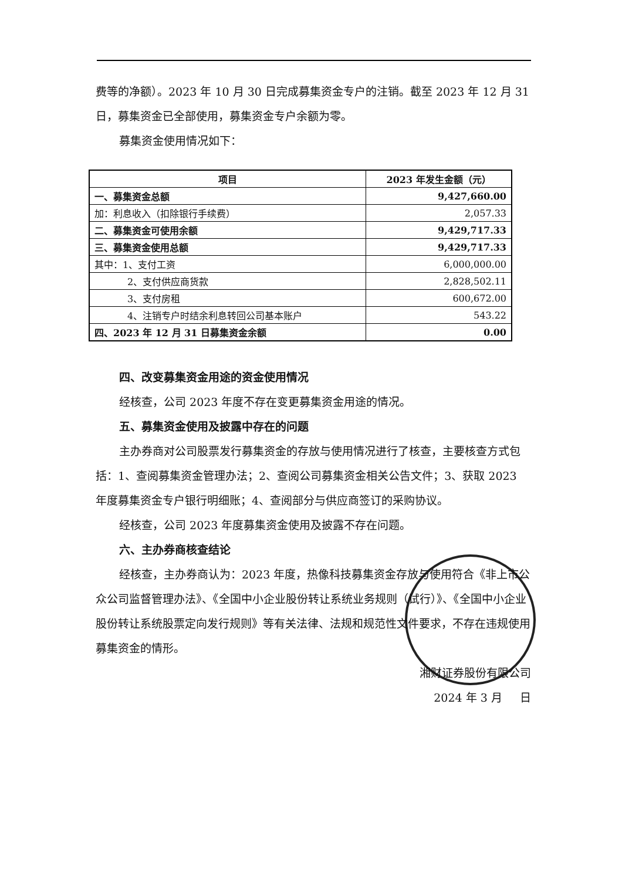费等的净额）。2023 年 10 月 30 日完成募集资金专户的注销。截至 2023 年 12 月 31 日，募集资金已全部使用，募集资金专户余额为零。
募集资金使用情况如下：
| 项目 | 2023 年发生金额（元） |
| --- | --- |
| 一、募集资金总额 | 9,427,660.00 |
| 加：利息收入（扣除银行手续费） | 2,057.33 |
| 二、募集资金可使用余额 | 9,429,717.33 |
| 三、募集资金使用总额 | 9,429,717.33 |
| 其中：1、支付工资 | 6,000,000.00 |
| 2、支付供应商货款 | 2,828,502.11 |
| 3、支付房租 | 600,672.00 |
| 4、注销专户时结余利息转回公司基本账户 | 543.22 |
| 四、2023 年 12 月 31 日募集资金余额 | 0.00 |
四、改变募集资金用途的资金使用情况
经核查，公司 2023 年度不存在变更募集资金用途的情况。
五、募集资金使用及披露中存在的问题
主办券商对公司股票发行募集资金的存放与使用情况进行了核查，主要核查方式包括：1、查阅募集资金管理办法；2、查阅公司募集资金相关公告文件；3、获取 2023 年度募集资金专户银行明细账；4、查阅部分与供应商签订的采购协议。
经核查，公司 2023 年度募集资金使用及披露不存在问题。
六、主办券商核查结论
经核查，主办券商认为：2023 年度，热像科技募集资金存放与使用符合《非上市公众公司监督管理办法》、《全国中小企业股份转让系统业务规则（试行）》、《全国中小企业股份转让系统股票定向发行规则》等有关法律、法规和规范性文件要求，不存在违规使用募集资金的情形。
湘财证券股份有限公司
2024 年 3 月 日